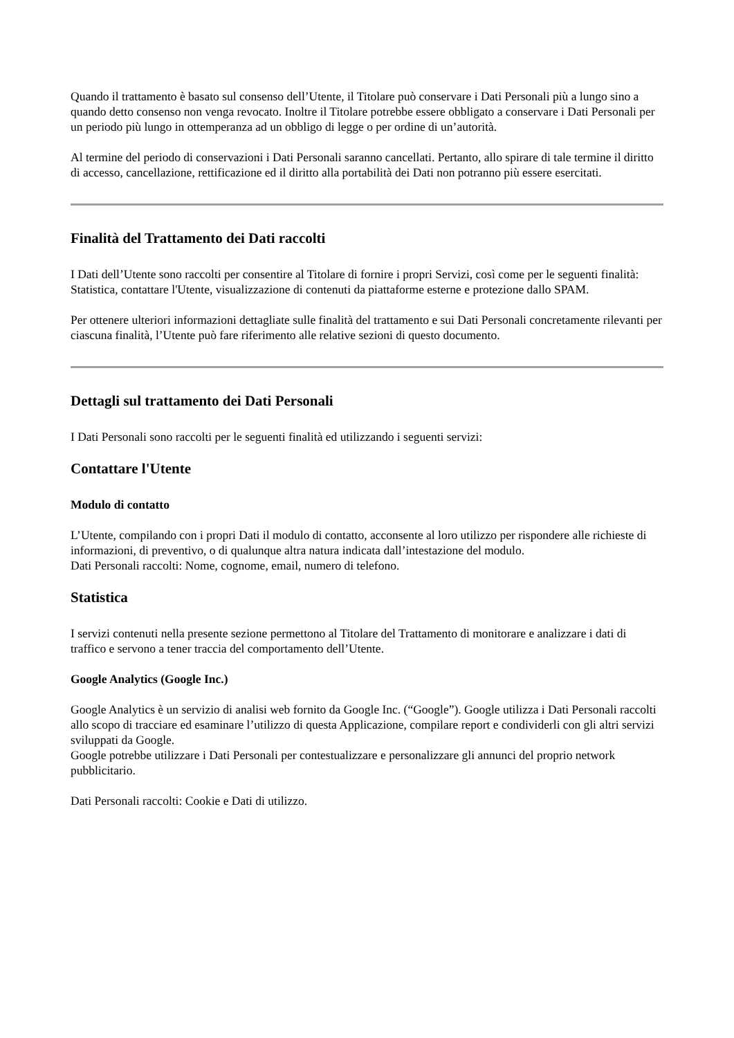Quando il trattamento è basato sul consenso dell’Utente, il Titolare può conservare i Dati Personali più a lungo sino a quando detto consenso non venga revocato. Inoltre il Titolare potrebbe essere obbligato a conservare i Dati Personali per un periodo più lungo in ottemperanza ad un obbligo di legge o per ordine di un’autorità.
Al termine del periodo di conservazioni i Dati Personali saranno cancellati. Pertanto, allo spirare di tale termine il diritto di accesso, cancellazione, rettificazione ed il diritto alla portabilità dei Dati non potranno più essere esercitati.
Finalità del Trattamento dei Dati raccolti
I Dati dell’Utente sono raccolti per consentire al Titolare di fornire i propri Servizi, così come per le seguenti finalità: Statistica, contattare l'Utente, visualizzazione di contenuti da piattaforme esterne e protezione dallo SPAM.
Per ottenere ulteriori informazioni dettagliate sulle finalità del trattamento e sui Dati Personali concretamente rilevanti per ciascuna finalità, l’Utente può fare riferimento alle relative sezioni di questo documento.
Dettagli sul trattamento dei Dati Personali
I Dati Personali sono raccolti per le seguenti finalità ed utilizzando i seguenti servizi:
Contattare l'Utente
Modulo di contatto
L’Utente, compilando con i propri Dati il modulo di contatto, acconsente al loro utilizzo per rispondere alle richieste di informazioni, di preventivo, o di qualunque altra natura indicata dall’intestazione del modulo.
Dati Personali raccolti: Nome, cognome, email, numero di telefono.
Statistica
I servizi contenuti nella presente sezione permettono al Titolare del Trattamento di monitorare e analizzare i dati di traffico e servono a tener traccia del comportamento dell’Utente.
Google Analytics (Google Inc.)
Google Analytics è un servizio di analisi web fornito da Google Inc. (“Google”). Google utilizza i Dati Personali raccolti allo scopo di tracciare ed esaminare l’utilizzo di questa Applicazione, compilare report e condividerli con gli altri servizi sviluppati da Google.
Google potrebbe utilizzare i Dati Personali per contestualizzare e personalizzare gli annunci del proprio network pubblicitario.
Dati Personali raccolti: Cookie e Dati di utilizzo.